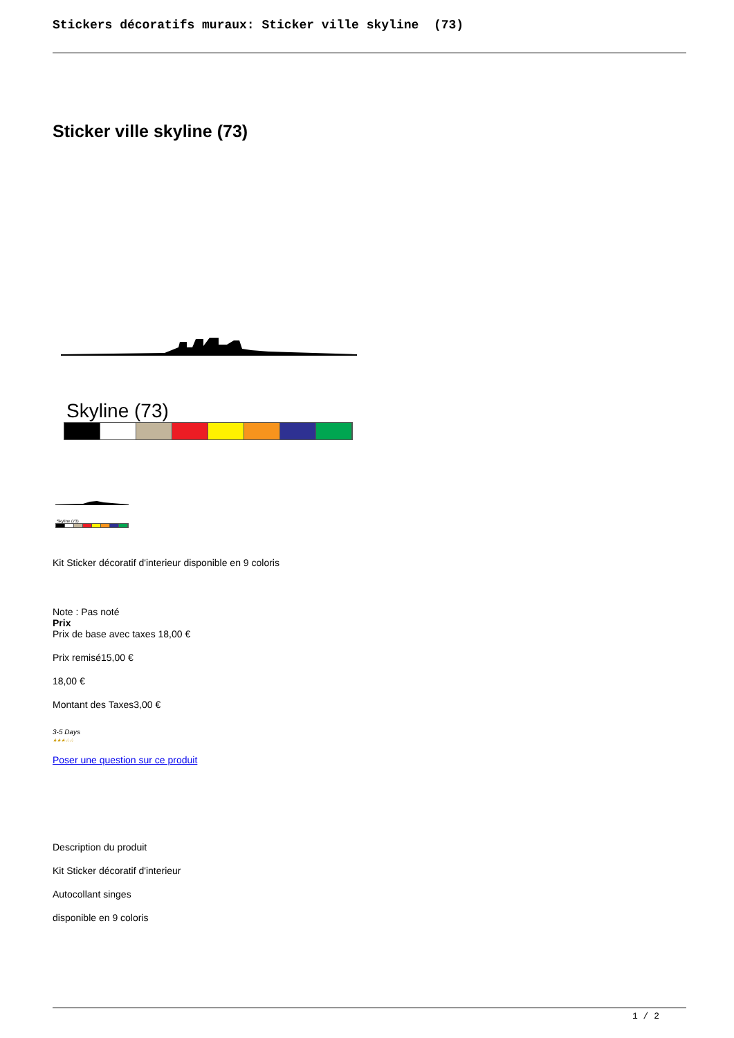Stickers décoratifs muraux: Sticker ville skyline (73)
Sticker ville skyline (73)
Skyline (73)
Skyline (73)
Kit Sticker décoratif d'interieur disponible en 9 coloris
Note : Pas noté
Prix
Prix de base avec taxes 18,00 €
Prix remisé15,00 €
18,00 €
Montant des Taxes3,00 €
3-5 Days
★★★☆☆
Poser une question sur ce produit
Description du produit
Kit Sticker décoratif d'interieur
Autocollant singes
disponible en 9 coloris
1 / 2